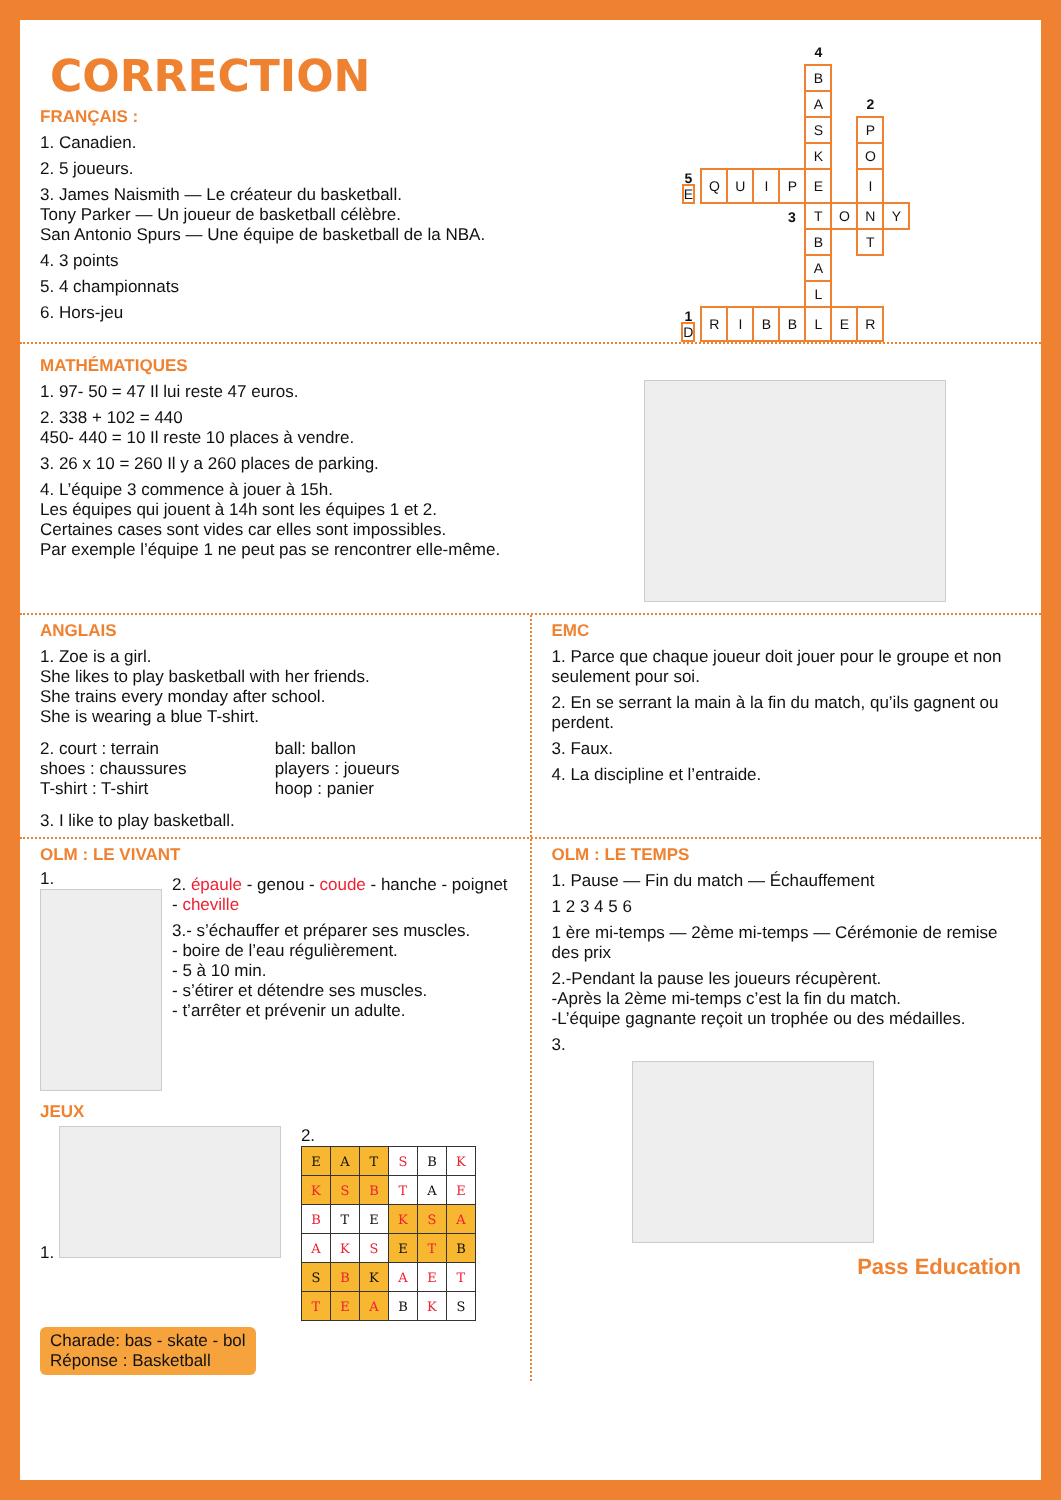CORRECTION
FRANÇAIS :
1. Canadien.
2. 5 joueurs.
3. James Naismith — Le créateur du basketball.
Tony Parker — Un joueur de basketball célèbre.
San Antonio Spurs — Une équipe de basketball de la NBA.
4. 3 points
5. 4 championnats
6. Hors-jeu
| | | | | | 4 | | | |
| | | | | | B | | | |
| | | | | | A | | 2 | |
| | | | | | S | | P | |
| | | | | | K | | O | |
| 5 E | Q | U | I | P | E | | I | |
| | | | | 3 | T | O | N | Y |
| | | | | | B | | T | |
| | | | | | A | | | |
| | | | | | L | | | |
| 1 D | R | I | B | B | L | E | R | |
MATHÉMATIQUES
1. 97- 50 = 47 Il lui reste 47 euros.
2. 338 + 102 = 440
450- 440 = 10 Il reste 10 places à vendre.
3. 26 x 10 = 260 Il y a 260 places de parking.
4. L’équipe 3 commence à jouer à 15h.
Les équipes qui jouent à 14h sont les équipes 1 et 2.
Certaines cases sont vides car elles sont impossibles.
Par exemple l’équipe 1 ne peut pas se rencontrer elle-même.
ANGLAIS
1. Zoe is a girl.
She likes to play basketball with her friends.
She trains every monday after school.
She is wearing a blue T-shirt.
2. court : terrain
shoes : chaussures
T-shirt : T-shirt
ball: ballon
players : joueurs
hoop : panier
3. I like to play basketball.
EMC
1. Parce que chaque joueur doit jouer pour le groupe et non seulement pour soi.
2. En se serrant la main à la fin du match, qu’ils gagnent ou perdent.
3. Faux.
4. La discipline et l’entraide.
OLM : LE VIVANT
1.
2. épaule - genou - coude - hanche - poignet - cheville
3.- s’échauffer et préparer ses muscles.
- boire de l’eau régulièrement.
- 5 à 10 min.
- s’étirer et détendre ses muscles.
- t’arrêter et prévenir un adulte.
JEUX
1. 2.
| E | A | T | S | B | K |
| K | S | B | T | A | E |
| B | T | E | K | S | A |
| A | K | S | E | T | B |
| S | B | K | A | E | T |
| T | E | A | B | K | S |
Charade: bas - skate - bol
Réponse : Basketball
OLM : LE TEMPS
1. Pause — Fin du match — Échauffement
1 2 3 4 5 6
1 ère mi-temps — 2ème mi-temps — Cérémonie de remise des prix
2.-Pendant la pause les joueurs récupèrent.
-Après la 2ème mi-temps c’est la fin du match.
-L’équipe gagnante reçoit un trophée ou des médailles.
3.
Pass Education